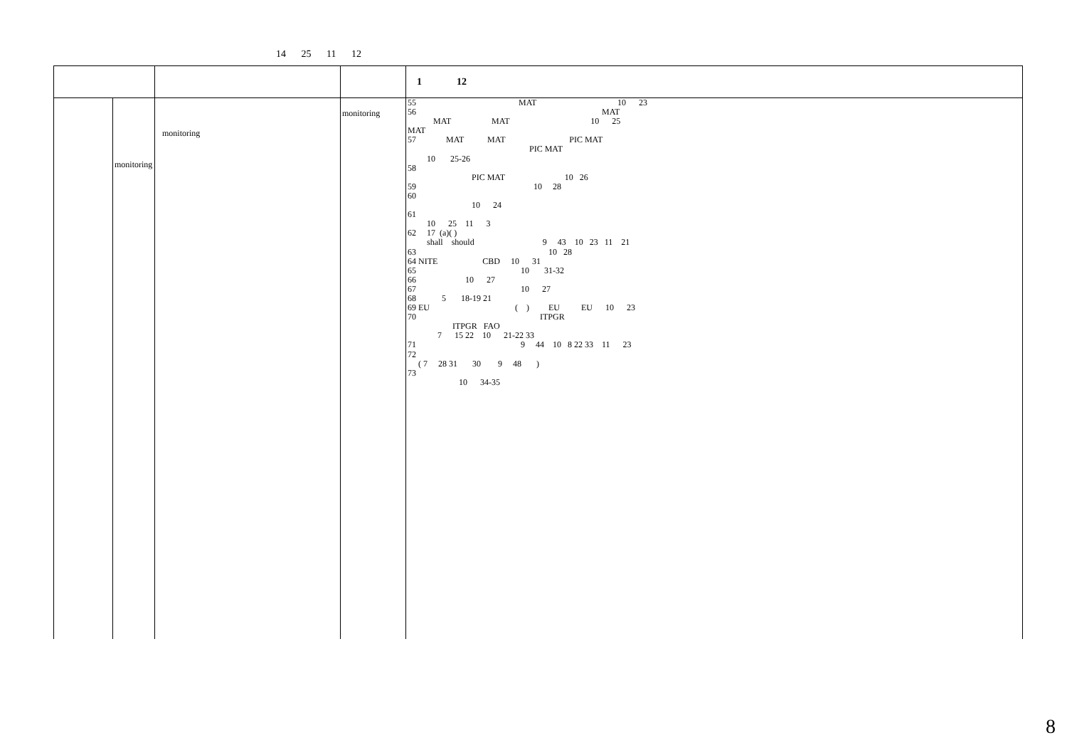14 25 11 12
| | | | | 1 12 |
| --- | --- | --- | --- | --- |
| | monitoring | monitoring | monitoring | 55 MAT 10 23 56 MAT MAT MAT 10 25 MAT 57 MAT MAT PIC MAT PIC MAT 10 25-26 58 PIC MAT 10 26 59 10 28 60 10 24 61 10 25 11 3 62 17 (a)( ) shall should 9 43 10 23 11 21 63 10 28 64 NITE CBD 10 31 65 10 31-32 66 10 27 67 10 27 68 5 18-19 21 69 EU ( ) EU EU 10 23 70 ITPGR ITPGR FAO 7 15 22 10 21-22 33 71 9 44 10 8 22 33 11 23 72 ( 7 28 31 30 9 48 ) 73 10 34-35 |
8